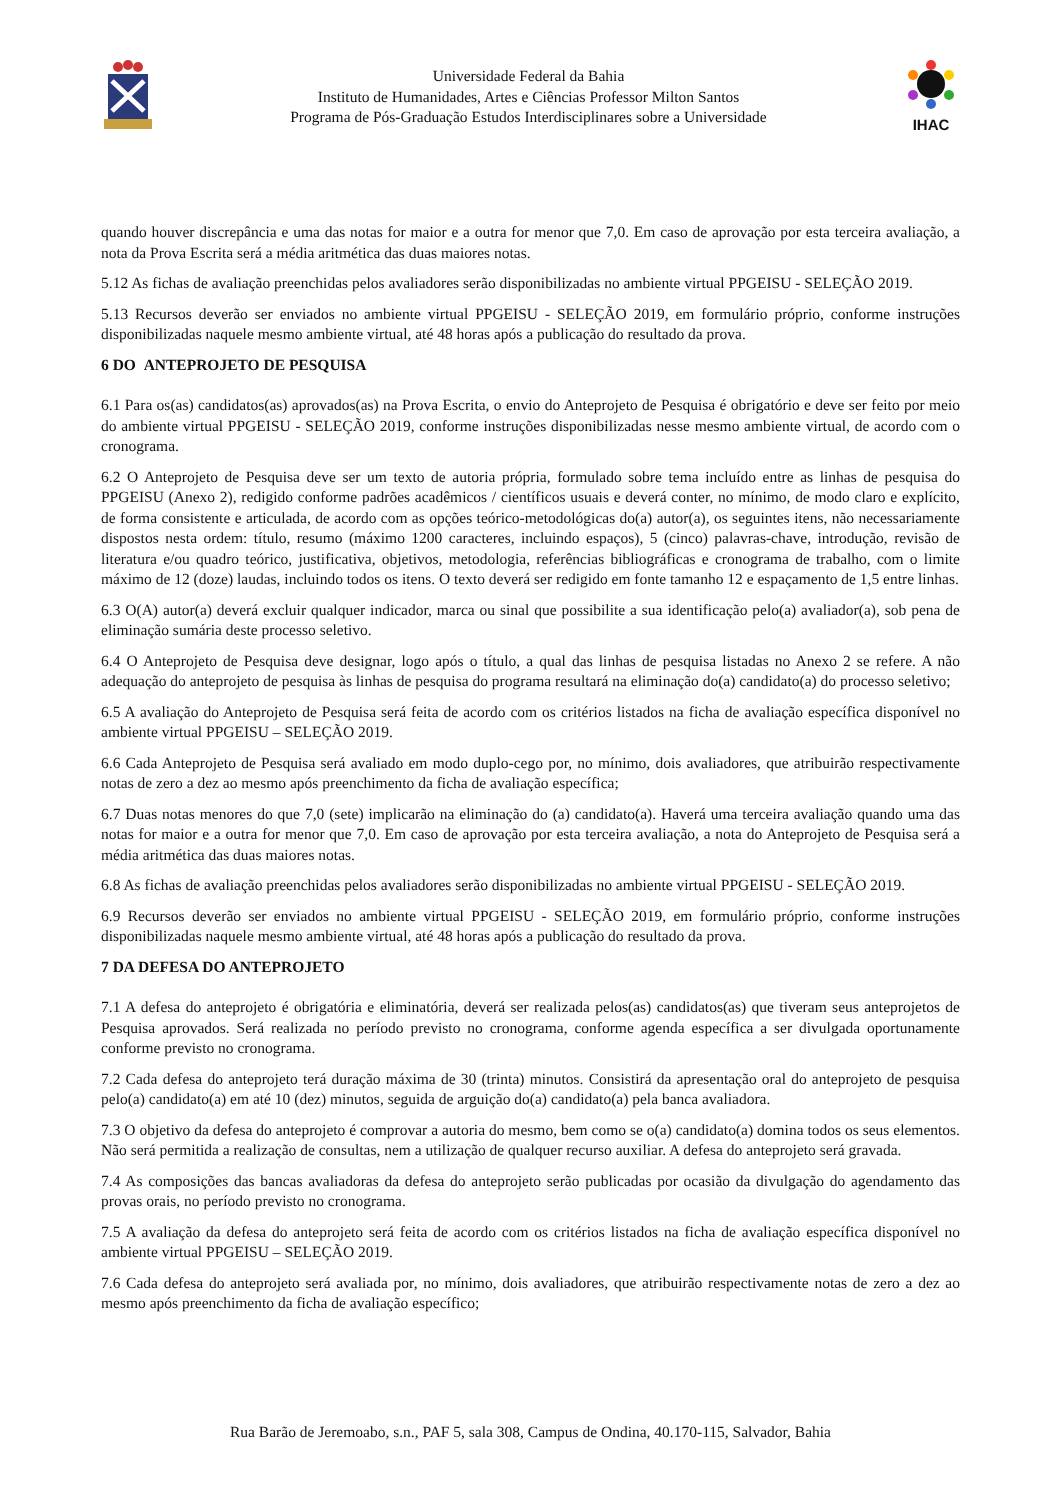Universidade Federal da Bahia
Instituto de Humanidades, Artes e Ciências Professor Milton Santos
Programa de Pós-Graduação Estudos Interdisciplinares sobre a Universidade
IHAC
quando houver discrepância e uma das notas for maior e a outra for menor que 7,0. Em caso de aprovação por esta terceira avaliação, a nota da Prova Escrita será a média aritmética das duas maiores notas.
5.12 As fichas de avaliação preenchidas pelos avaliadores serão disponibilizadas no ambiente virtual PPGEISU - SELEÇÃO 2019.
5.13 Recursos deverão ser enviados no ambiente virtual PPGEISU - SELEÇÃO 2019, em formulário próprio, conforme instruções disponibilizadas naquele mesmo ambiente virtual, até 48 horas após a publicação do resultado da prova.
6 DO ANTEPROJETO DE PESQUISA
6.1 Para os(as) candidatos(as) aprovados(as) na Prova Escrita, o envio do Anteprojeto de Pesquisa é obrigatório e deve ser feito por meio do ambiente virtual PPGEISU - SELEÇÃO 2019, conforme instruções disponibilizadas nesse mesmo ambiente virtual, de acordo com o cronograma.
6.2 O Anteprojeto de Pesquisa deve ser um texto de autoria própria, formulado sobre tema incluído entre as linhas de pesquisa do PPGEISU (Anexo 2), redigido conforme padrões acadêmicos / científicos usuais e deverá conter, no mínimo, de modo claro e explícito, de forma consistente e articulada, de acordo com as opções teórico-metodológicas do(a) autor(a), os seguintes itens, não necessariamente dispostos nesta ordem: título, resumo (máximo 1200 caracteres, incluindo espaços), 5 (cinco) palavras-chave, introdução, revisão de literatura e/ou quadro teórico, justificativa, objetivos, metodologia, referências bibliográficas e cronograma de trabalho, com o limite máximo de 12 (doze) laudas, incluindo todos os itens. O texto deverá ser redigido em fonte tamanho 12 e espaçamento de 1,5 entre linhas.
6.3 O(A) autor(a) deverá excluir qualquer indicador, marca ou sinal que possibilite a sua identificação pelo(a) avaliador(a), sob pena de eliminação sumária deste processo seletivo.
6.4 O Anteprojeto de Pesquisa deve designar, logo após o título, a qual das linhas de pesquisa listadas no Anexo 2 se refere. A não adequação do anteprojeto de pesquisa às linhas de pesquisa do programa resultará na eliminação do(a) candidato(a) do processo seletivo;
6.5 A avaliação do Anteprojeto de Pesquisa será feita de acordo com os critérios listados na ficha de avaliação específica disponível no ambiente virtual PPGEISU – SELEÇÃO 2019.
6.6 Cada Anteprojeto de Pesquisa será avaliado em modo duplo-cego por, no mínimo, dois avaliadores, que atribuirão respectivamente notas de zero a dez ao mesmo após preenchimento da ficha de avaliação específica;
6.7 Duas notas menores do que 7,0 (sete) implicarão na eliminação do (a) candidato(a). Haverá uma terceira avaliação quando uma das notas for maior e a outra for menor que 7,0. Em caso de aprovação por esta terceira avaliação, a nota do Anteprojeto de Pesquisa será a média aritmética das duas maiores notas.
6.8 As fichas de avaliação preenchidas pelos avaliadores serão disponibilizadas no ambiente virtual PPGEISU - SELEÇÃO 2019.
6.9 Recursos deverão ser enviados no ambiente virtual PPGEISU - SELEÇÃO 2019, em formulário próprio, conforme instruções disponibilizadas naquele mesmo ambiente virtual, até 48 horas após a publicação do resultado da prova.
7 DA DEFESA DO ANTEPROJETO
7.1 A defesa do anteprojeto é obrigatória e eliminatória, deverá ser realizada pelos(as) candidatos(as) que tiveram seus anteprojetos de Pesquisa aprovados. Será realizada no período previsto no cronograma, conforme agenda específica a ser divulgada oportunamente conforme previsto no cronograma.
7.2 Cada defesa do anteprojeto terá duração máxima de 30 (trinta) minutos. Consistirá da apresentação oral do anteprojeto de pesquisa pelo(a) candidato(a) em até 10 (dez) minutos, seguida de arguição do(a) candidato(a) pela banca avaliadora.
7.3 O objetivo da defesa do anteprojeto é comprovar a autoria do mesmo, bem como se o(a) candidato(a) domina todos os seus elementos. Não será permitida a realização de consultas, nem a utilização de qualquer recurso auxiliar. A defesa do anteprojeto será gravada.
7.4 As composições das bancas avaliadoras da defesa do anteprojeto serão publicadas por ocasião da divulgação do agendamento das provas orais, no período previsto no cronograma.
7.5 A avaliação da defesa do anteprojeto será feita de acordo com os critérios listados na ficha de avaliação específica disponível no ambiente virtual PPGEISU – SELEÇÃO 2019.
7.6 Cada defesa do anteprojeto será avaliada por, no mínimo, dois avaliadores, que atribuirão respectivamente notas de zero a dez ao mesmo após preenchimento da ficha de avaliação específico;
Rua Barão de Jeremoabo, s.n., PAF 5, sala 308, Campus de Ondina, 40.170-115, Salvador, Bahia